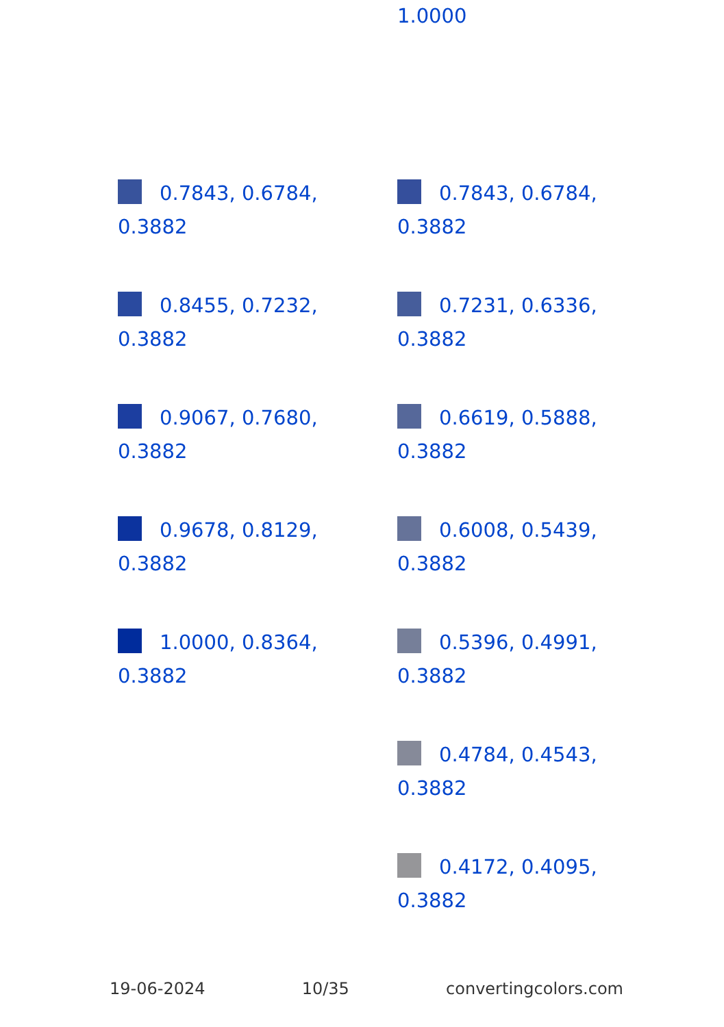0.7843, 0.6784, 0.3882
0.8455, 0.7232, 0.3882
0.9067, 0.7680, 0.3882
0.9678, 0.8129, 0.3882
1.0000, 0.8364, 0.3882
1.0000
0.7843, 0.6784, 0.3882
0.7231, 0.6336, 0.3882
0.6619, 0.5888, 0.3882
0.6008, 0.5439, 0.3882
0.5396, 0.4991, 0.3882
0.4784, 0.4543, 0.3882
0.4172, 0.4095, 0.3882
19-06-2024 10/35 convertingcolors.com